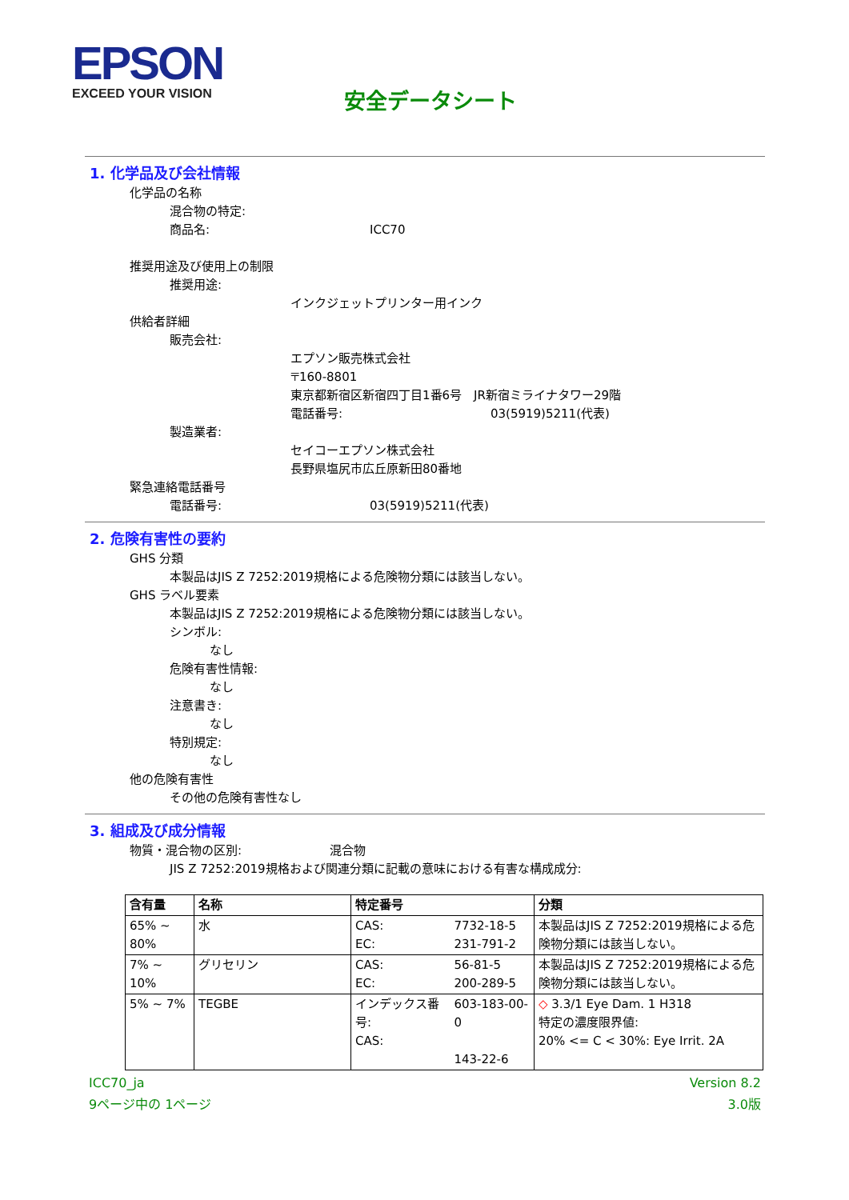EPSON
EXCEED YOUR VISION
安全データシート
1. 化学品及び会社情報
化学品の名称
混合物の特定:
商品名: ICC70
推奨用途及び使用上の制限
推奨用途:
インクジェットプリンター用インク
供給者詳細
販売会社:
エプソン販売株式会社
〒160-8801
東京都新宿区新宿四丁目1番6号　JR新宿ミライナタワー29階
電話番号: 03(5919)5211(代表)
製造業者:
セイコーエプソン株式会社
長野県塩尻市広丘原新田80番地
緊急連絡電話番号
電話番号: 03(5919)5211(代表)
2. 危険有害性の要約
GHS 分類
本製品はJIS Z 7252:2019規格による危険物分類には該当しない。
GHS ラベル要素
本製品はJIS Z 7252:2019規格による危険物分類には該当しない。
シンボル:
なし
危険有害性情報:
なし
注意書き:
なし
特別規定:
なし
他の危険有害性
その他の危険有害性なし
3. 組成及び成分情報
物質・混合物の区別: 混合物
JIS Z 7252:2019規格および関連分類に記載の意味における有害な構成成分:
| 含有量 | 名称 | 特定番号 | | 分類 |
| --- | --- | --- | --- | --- |
| 65% ~ 80% | 水 | CAS: EC: | 7732-18-5 231-791-2 | 本製品はJIS Z 7252:2019規格による危険物分類には該当しない。 |
| 7% ~ 10% | グリセリン | CAS: EC: | 56-81-5 200-289-5 | 本製品はJIS Z 7252:2019規格による危険物分類には該当しない。 |
| 5% ~ 7% | TEGBE | インデックス番号: CAS: | 603-183-00-0 143-22-6 | ◇ 3.3/1 Eye Dam. 1 H318 特定の濃度限界値: 20% <= C < 30%: Eye Irrit. 2A |
ICC70_ja
9ページ中の 1ページ
Version 8.2
3.0版